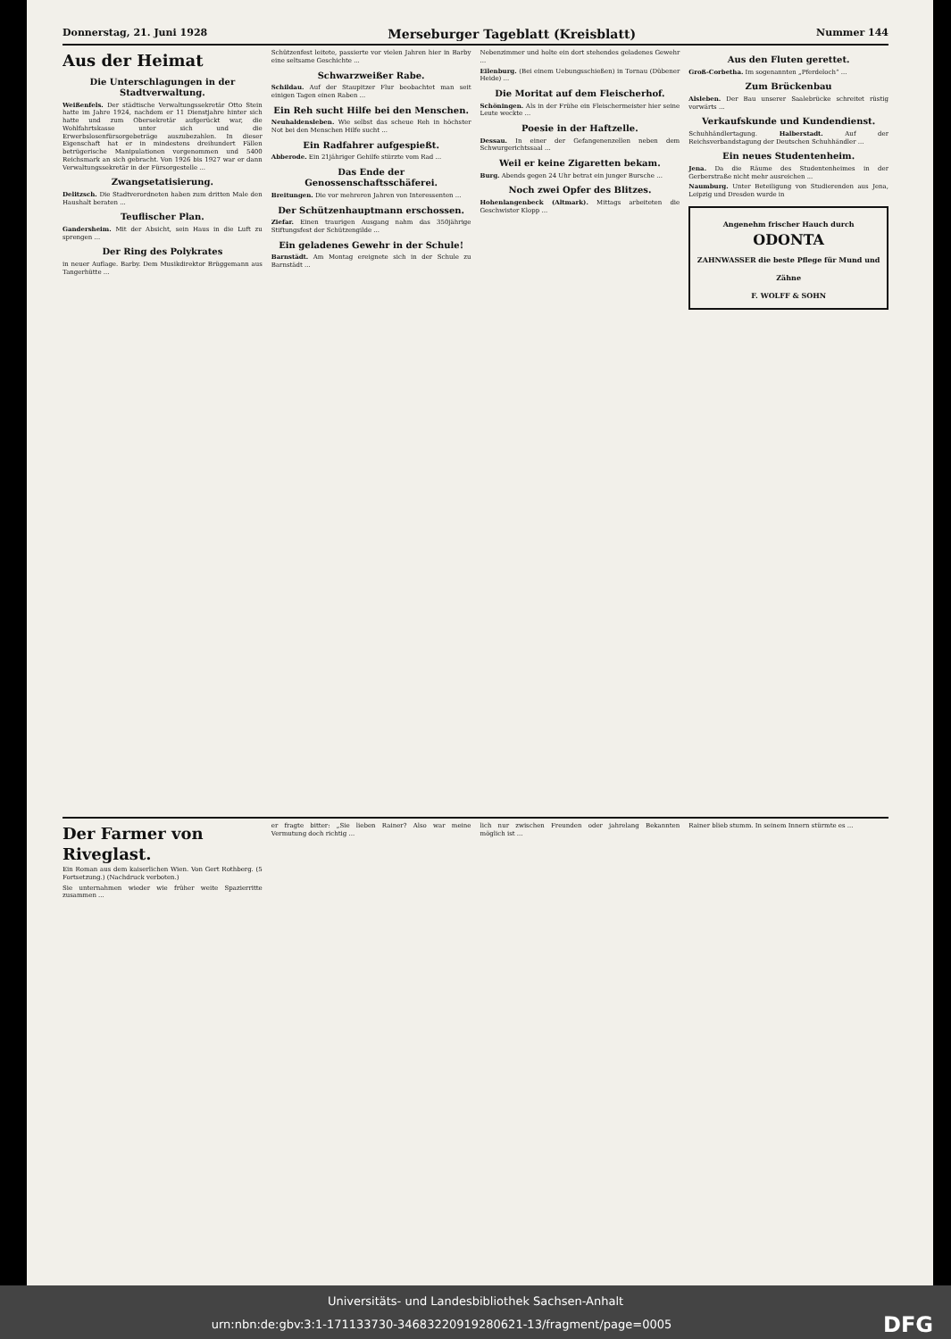Donnerstag, 21. Juni 1928 Merseburger Tageblatt (Kreisblatt) Nummer 144
Aus der Heimat
Die Unterschlagungen in der Stadtverwaltung.
Weißenfels. Der städtische Verwaltungssekretär Otto Stein hatte im Jahre 1924, nachdem er 11 Dienstjahre hinter sich hatte und zum Obersekretär aufgerückt war, die Wohlfahrtskasse unter sich und die Erwerbslosenfürsorgebeträge auszubezahlen. In dieser Eigenschaft hat er in mindestens dreihundert Fällen betrügerische Manipulationen vorgenommen und 5400 Reichsmark an sich gebracht. Von 1926 bis 1927 war er dann Verwaltungssekretär in der Fürsorgestelle ...
Zwangsetatisierung.
Delitzsch. Die Stadtverordneten haben zum dritten Male den Haushalt beraten ...
Teuflischer Plan.
Gandersheim. Mit der Absicht, sein Haus in die Luft zu sprengen ...
Der Ring des Polykrates
in neuer Auflage. Barby. Dem Musikdirektor Brüggemann aus Tangerhütte ...
Schützenfest leitete, passierte vor vielen Jahren hier in Barby eine seltsame Geschichte ...
Schwarzweißer Rabe.
Schildau. Auf der Staupitzer Flur beobachtet man seit einigen Tagen einen Raben ...
Ein Reh sucht Hilfe bei den Menschen.
Neuhaldensleben. Wie selbst das scheue Reh in höchster Not bei den Menschen Hilfe sucht ...
Ein Radfahrer aufgespießt.
Abberode. Ein 21jähriger Gehilfe stürzte vom Rad ...
Das Ende der Genossenschaftsschäferei.
Breitungen. Die vor mehreren Jahren von Interessenten ...
Der Schützenhauptmann erschossen.
Ziefar. Einen traurigen Ausgang nahm das 350jährige Stiftungsfest der Schützengilde ...
Ein geladenes Gewehr in der Schule!
Barnstädt. Am Montag ereignete sich in der Schule zu Barnstädt ...
Nebenzimmer und holte ein dort stehendes geladenes Gewehr ...
Eilenburg. (Bei einem Uebungsschießen) in Tornau (Dübener Heide) ...
Die Moritat auf dem Fleischerhof.
Schöningen. Als in der Frühe ein Fleischermeister hier seine Leute weckte ...
Poesie in der Haftzelle.
Dessau. In einer der Gefangenenzellen neben dem Schwurgerichtssaal ...
Weil er keine Zigaretten bekam.
Burg. Abends gegen 24 Uhr betrat ein junger Bursche ...
Noch zwei Opfer des Blitzes.
Hohenlangenbeck (Altmark). Mittags arbeiteten die Geschwister Klopp ...
Aus den Fluten gerettet.
Groß-Corbetha. Im sogenannten „Pferdeloch“ ...
Zum Brückenbau
Alsleben. Der Bau unserer Saalebrücke schreitet rüstig vorwärts ...
Verkaufskunde und Kundendienst.
Schuhhändlertagung. Halberstadt. Auf der Reichsverbandstagung der Deutschen Schuhhändler ...
Ein neues Studentenheim.
Jena. Da die Räume des Studentenheimes in der Gerberstraße nicht mehr ausreichen ...
Naumburg. Unter Beteiligung von Studierenden aus Jena, Leipzig und Dresden wurde in
Angenehm frischer Hauch durch
ODONTA
ZAHNWASSER die beste Pflege für Mund und Zähne
F. WOLFF & SOHN
Der Farmer von Riveglast.
Ein Roman aus dem kaiserlichen Wien. Von Gert Rothberg. (5 Fortsetzung.) (Nachdruck verboten.)
Sie unternahmen wieder wie früher weite Spazierritte zusammen ...
er fragte bitter: „Sie lieben Rainer? Also war meine Vermutung doch richtig ...
lich nur zwischen Freunden oder jahrelang Bekannten möglich ist ...
Rainer blieb stumm. In seinem Innern stürmte es ...
Universitäts- und Landesbibliothek Sachsen-Anhalt
urn:nbn:de:gbv:3:1-171133730-34683220919280621-13/fragment/page=0005 DFG